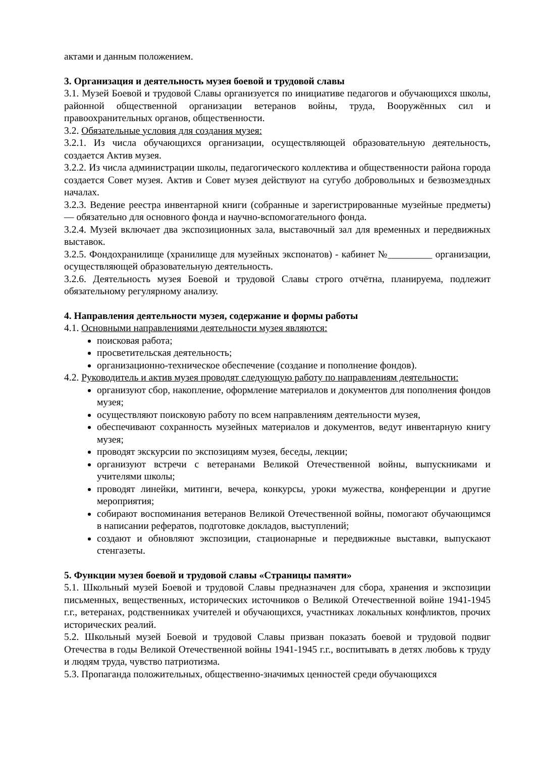актами и данным положением.
3. Организация и деятельность музея боевой и трудовой славы
3.1. Музей Боевой и трудовой Славы организуется по инициативе педагогов и обучающихся школы, районной общественной организации ветеранов войны, труда, Вооружённых сил и правоохранительных органов, общественности.
3.2. Обязательные условия для создания музея:
3.2.1. Из числа обучающихся организации, осуществляющей образовательную деятельность, создается Актив музея.
3.2.2. Из числа администрации школы, педагогического коллектива и общественности района города создается Совет музея. Актив и Совет музея действуют на сугубо добровольных и безвозмездных началах.
3.2.3. Ведение реестра инвентарной книги (собранные и зарегистрированные музейные предметы) — обязательно для основного фонда и научно-вспомогательного фонда.
3.2.4. Музей включает два экспозиционных зала, выставочный зал для временных и передвижных выставок.
3.2.5. Фондохранилище (хранилище для музейных экспонатов) - кабинет №_________ организации, осуществляющей образовательную деятельность.
3.2.6. Деятельность музея Боевой и трудовой Славы строго отчётна, планируема, подлежит обязательному регулярному анализу.
4. Направления деятельности музея, содержание и формы работы
4.1. Основными направлениями деятельности музея являются:
поисковая работа;
просветительская деятельность;
организационно-техническое обеспечение (создание и пополнение фондов).
4.2. Руководитель и актив музея проводят следующую работу по направлениям деятельности:
организуют сбор, накопление, оформление материалов и документов для пополнения фондов музея;
осуществляют поисковую работу по всем направлениям деятельности музея,
обеспечивают сохранность музейных материалов и документов, ведут инвентарную книгу музея;
проводят экскурсии по экспозициям музея, беседы, лекции;
организуют встречи с ветеранами Великой Отечественной войны, выпускниками и учителями школы;
проводят линейки, митинги, вечера, конкурсы, уроки мужества, конференции и другие мероприятия;
собирают воспоминания ветеранов Великой Отечественной войны, помогают обучающимся в написании рефератов, подготовке докладов, выступлений;
создают и обновляют экспозиции, стационарные и передвижные выставки, выпускают стенгазеты.
5. Функции музея боевой и трудовой славы «Страницы памяти»
5.1. Школьный музей Боевой и трудовой Славы предназначен для сбора, хранения и экспозиции письменных, вещественных, исторических источников о Великой Отечественной войне 1941-1945 г.г., ветеранах, родственниках учителей и обучающихся, участниках локальных конфликтов, прочих исторических реалий.
5.2. Школьный музей Боевой и трудовой Славы призван показать боевой и трудовой подвиг Отечества в годы Великой Отечественной войны 1941-1945 г.г., воспитывать в детях любовь к труду и людям труда, чувство патриотизма.
5.3. Пропаганда положительных, общественно-значимых ценностей среди обучающихся